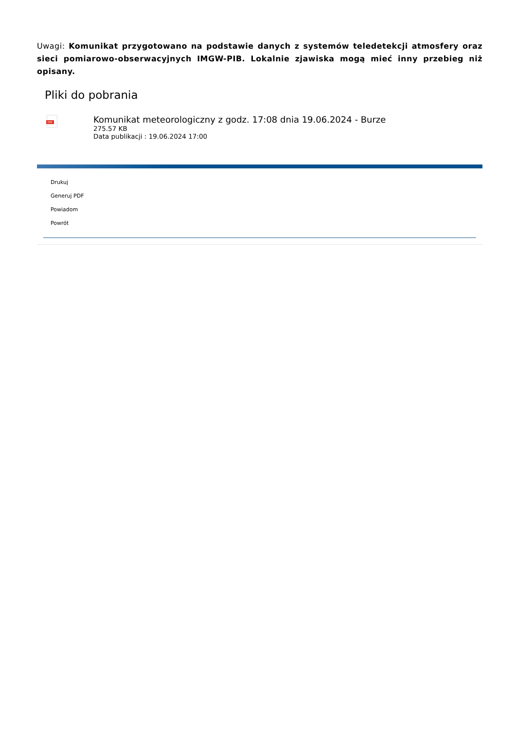Uwagi: Komunikat przygotowano na podstawie danych z systemów teledetekcji atmosfery oraz sieci pomiarowo-obserwacyjnych IMGW-PIB. Lokalnie zjawiska mogą mieć inny przebieg niż opisany.
Pliki do pobrania
PDF
Komunikat meteorologiczny z godz. 17:08 dnia 19.06.2024 - Burze
275.57 KB
Data publikacji : 19.06.2024 17:00
Drukuj
Generuj PDF
Powiadom
Powrót